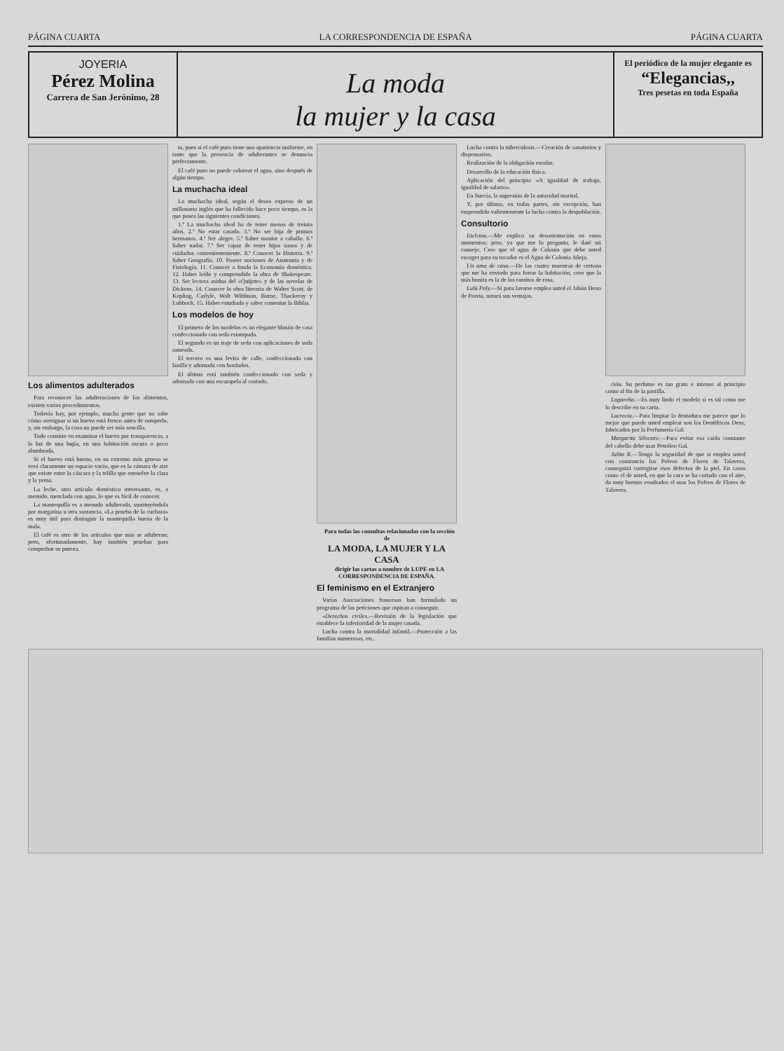PÁGINA CUARTA LA CORRESPONDENCIA DE ESPAÑA PÁGINA CUARTA
JOYERIA
Pérez Molina
Carrera de San Jerónimo, 28
La moda
la mujer y la casa
El periódico de la mujer elegante es
“Elegancias,,
Tres pesetas en toda España
Los alimentos adulterados
Para reconocer las adulteraciones de los alimentos, existen varios procedimientos.
Todavía hay, por ejemplo, mucha gente que no sabe cómo averiguar si un huevo está fresco antes de romperlo, y, sin embargo, la cosa no puede ser más sencilla.
Todo consiste en examinar el huevo por transparencia, a la luz de una bujía, en una habitación oscura o poco alumbrada.
Si el huevo está bueno, en su extremo más grueso se verá claramente un espacio vacío, que es la cámara de aire que existe entre la cáscara y la telilla que envuelve la clara y la yema.
La leche, otro artículo doméstico interesante, es, a menudo, mezclada con agua, lo que es fácil de conocer.
La mantequilla es a menudo adulterada, sustituyéndola por margarina u otra sustancia. «La prueba de la cuchara» es muy útil para distinguir la mantequilla buena de la mala.
El café es otro de los artículos que más se adulteran; pero, afortunadamente, hay también pruebas para comprobar su pureza.
ta, pues si el café puro tiene una apariencia uniforme, en tanto que la presencia de adulterantes se denuncia perfectamente.
El café puro no puede colorear el agua, sino después de algún tiempo.
La muchacha ideal
La muchacha ideal, según el deseo expreso de un millonario inglés que ha fallecido hace poco tiempo, es la que posea las siguientes condiciones.
1.ª La muchacha ideal ha de tener menos de treinta años. 2.ª No estar casada. 3.ª No ser hija de primos hermanos. 4.ª Ser alegre. 5.ª Saber montar a caballo. 6.ª Saber nadar. 7.ª Ser capaz de tener hijos sanos y de cuidarlos convenientemente. 8.ª Conocer la Historia. 9.ª Saber Geografía. 10. Poseer nociones de Anatomía y de Fisiología. 11. Conocer a fondo la Economía doméstica. 12. Haber leído y comprendido la obra de Shakespeare. 13. Ser lectora asidua del «Quijote» y de las novelas de Dickens. 14. Conocer la obra literaria de Walter Scott, de Kepling, Carlyle, Walt Wihlman, Burne, Thackeray y Lubbock. 15. Haber estudiado y saber comentar la Biblia.
Los modelos de hoy
El primero de los modelos es un elegante blusón de casa confeccionado con seda estampada.
El segundo es un traje de seda con aplicaciones de seda rameada.
El tercero es una levita de calle, confeccionada con lanilla y adornada con bordados.
El último está también confeccionado con seda y adornado con una escarapela al costado.
Para todas las consultas relacionadas con la sección de
LA MODA, LA MUJER Y LA CASA
dirigir las cartas a nombre de LUPE en LA CORRESPONDENCIA DE ESPAÑA.
El feminismo en el Extranjero
Varias Asociaciones francesas han formulado un programa de las peticiones que aspiran a conseguir.
«Derechos civiles.—Revisión de la legislación que establece la inferioridad de la mujer casada.
Lucha contra la mortalidad infantil.—Protección a las familias numerosas, etc.
Lucha contra la tuberculosis.—Creación de sanatorios y dispensarios.
Realización de la obligación escolar.
Desarrollo de la educación física.
Aplicación del principio «A igualdad de trabajo, igualdad de salario».
En Suecia, la supresión de la autoridad marital.
Y, por último, en todas partes, sin excepción, han emprendido valientemente la lucha contra la despoblación.
Consultorio
Etelvina.—Me explico su desorientación en estos momentos; pero, ya que me lo pregunta, le daré mi consejo. Creo que el agua de Colonia que debe usted escoger para su tocador es el Agua de Colonia Añeja.
Un ama de casa.—De las cuatro muestras de cretona que me ha enviado para forrar la habitación, creo que la más bonita es la de los ramitos de rosa.
Lulú Paly.—Si para lavarse emplea usted el Jabón Heno de Pravia, notará sus ventajas.
ción. Su perfume es tan grato e intenso al principio como al fin de la pastilla.
Lugareña.—Es muy lindo el modelo si es tal como me lo describe en su carta.
Lucrecia.—Para limpiar la dentadura me parece que lo mejor que puede usted emplear son los Dentífricos Dens, fabricados por la Perfumería Gal.
Margarita Silvestre.—Para evitar esa caída constante del cabello debe usar Petróleo Gal.
Julita R.—Tengo la seguridad de que si emplea usted con constancia los Polvos de Flores de Talavera, conseguirá corregirse esos defectos de la piel. En casos como el de usted, en que la cara se ha cortado con el aire, da muy buenos resultados el usar los Polvos de Flores de Talavera.